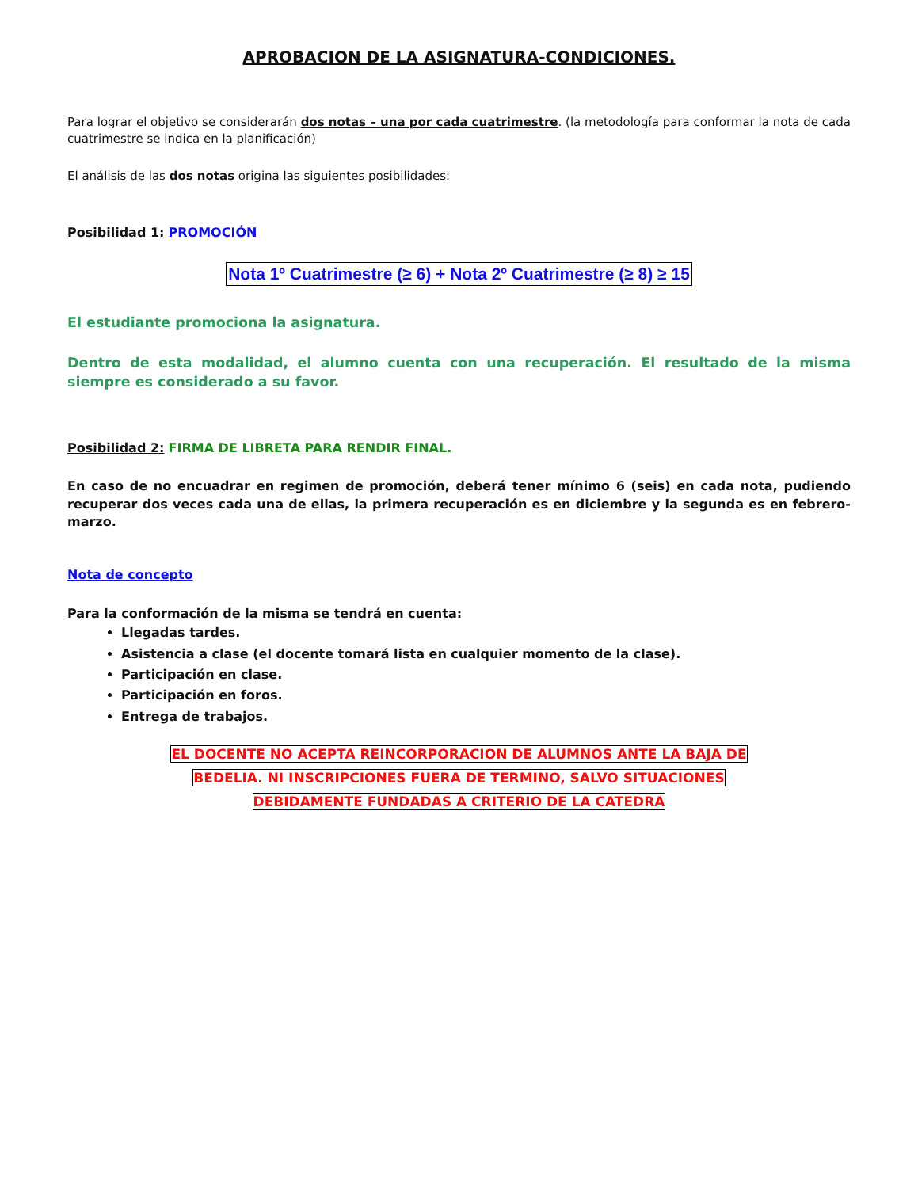APROBACION DE LA ASIGNATURA-CONDICIONES.
Para lograr el objetivo se considerarán dos notas – una por cada cuatrimestre. (la metodología para conformar la nota de cada cuatrimestre se indica en la planificación)
El análisis de las dos notas origina las siguientes posibilidades:
Posibilidad 1: PROMOCIÓN
Nota 1º Cuatrimestre (≥ 6) + Nota 2º Cuatrimestre (≥ 8) ≥ 15
El estudiante promociona la asignatura.
Dentro de esta modalidad, el alumno cuenta con una recuperación. El resultado de la misma siempre es considerado a su favor.
Posibilidad 2: FIRMA DE LIBRETA PARA RENDIR FINAL.
En caso de no encuadrar en regimen de promoción, deberá tener mínimo 6 (seis) en cada nota, pudiendo recuperar dos veces cada una de ellas, la primera recuperación es en diciembre y la segunda es en febrero-marzo.
Nota de concepto
Para la conformación de la misma se tendrá en cuenta:
Llegadas tardes.
Asistencia a clase (el docente tomará lista en cualquier momento de la clase).
Participación en clase.
Participación en foros.
Entrega de trabajos.
EL DOCENTE NO ACEPTA REINCORPORACION DE ALUMNOS ANTE LA BAJA DE
BEDELIA. NI INSCRIPCIONES FUERA DE TERMINO, SALVO SITUACIONES
DEBIDAMENTE FUNDADAS A CRITERIO DE LA CATEDRA